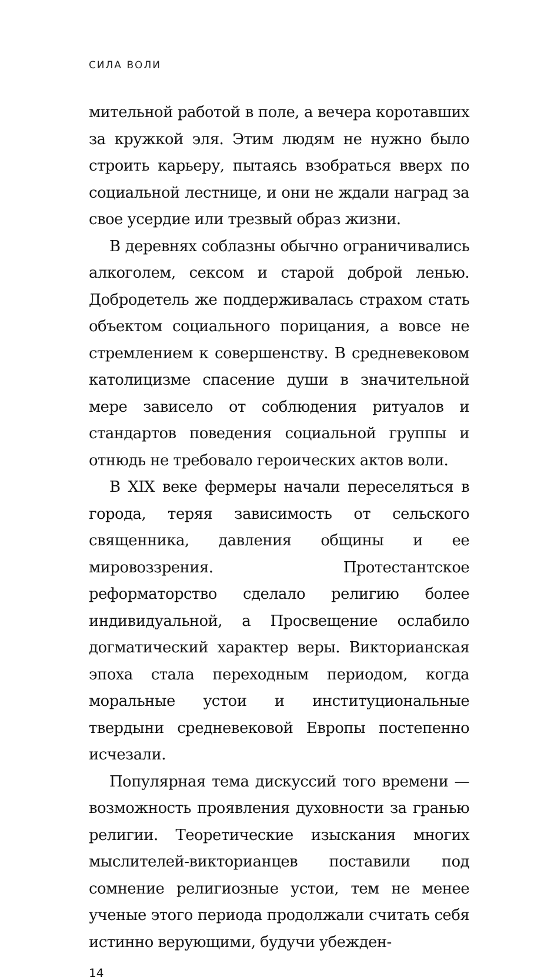СИЛА ВОЛИ
мительной работой в поле, а вечера коротавших за кружкой эля. Этим людям не нужно было строить карьеру, пытаясь взобраться вверх по социальной лестнице, и они не ждали наград за свое усердие или трезвый образ жизни.
В деревнях соблазны обычно ограничивались алкоголем, сексом и старой доброй ленью. Добродетель же поддерживалась страхом стать объектом социального порицания, а вовсе не стремлением к совершенству. В средневековом католицизме спасение души в значительной мере зависело от соблюдения ритуалов и стандартов поведения социальной группы и отнюдь не требовало героических актов воли.
В XIX веке фермеры начали переселяться в города, теряя зависимость от сельского священника, давления общины и ее мировоззрения. Протестантское реформаторство сделало религию более индивидуальной, а Просвещение ослабило догматический характер веры. Викторианская эпоха стала переходным периодом, когда моральные устои и институциональные твердыни средневековой Европы постепенно исчезали.
Популярная тема дискуссий того времени — возможность проявления духовности за гранью религии. Теоретические изыскания многих мыслителей-викторианцев поставили под сомнение религиозные устои, тем не менее ученые этого периода продолжали считать себя истинно верующими, будучи убежден-
14